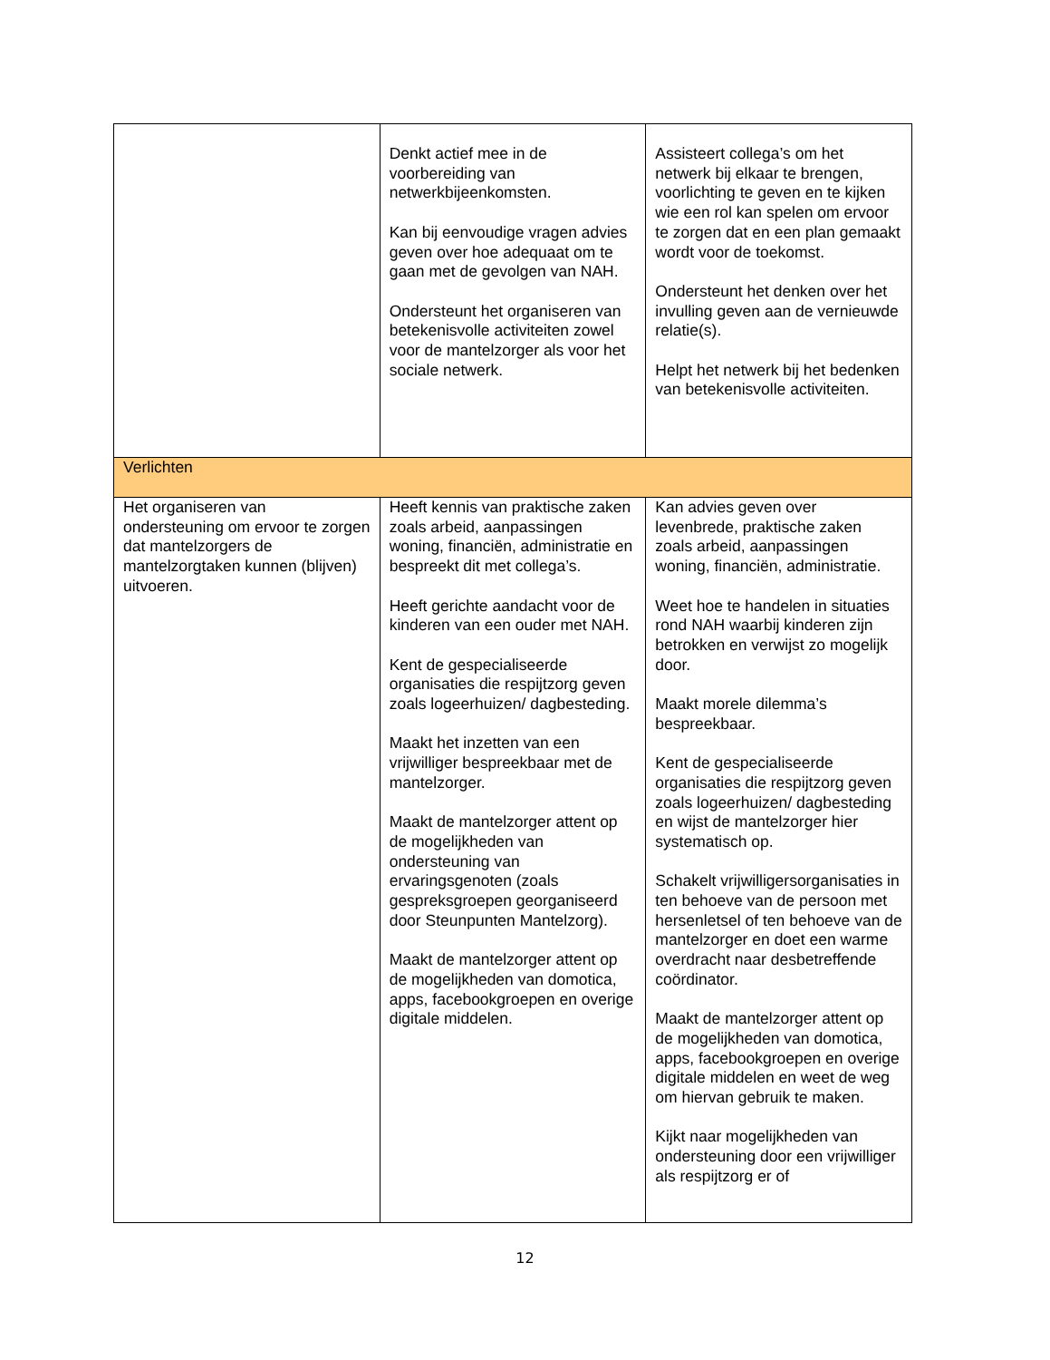| | Denkt actief mee in de voorbereiding van netwerkbijeenkomsten. Kan bij eenvoudige vragen advies geven over hoe adequaat om te gaan met de gevolgen van NAH. Ondersteunt het organiseren van betekenisvolle activiteiten zowel voor de mantelzorger als voor het sociale netwerk. | Assisteert collega’s om het netwerk bij elkaar te brengen, voorlichting te geven en te kijken wie een rol kan spelen om ervoor te zorgen dat en een plan gemaakt wordt voor de toekomst. Ondersteunt het denken over het invulling geven aan de vernieuwde relatie(s). Helpt het netwerk bij het bedenken van betekenisvolle activiteiten. |
| Verlichten | | |
| Het organiseren van ondersteuning om ervoor te zorgen dat mantelzorgers de mantelzorgtaken kunnen (blijven) uitvoeren. | Heeft kennis van praktische zaken zoals arbeid, aanpassingen woning, financiën, administratie en bespreekt dit met collega’s. Heeft gerichte aandacht voor de kinderen van een ouder met NAH. Kent de gespecialiseerde organisaties die respijtzorg geven zoals logeerhuizen/ dagbesteding. Maakt het inzetten van een vrijwilliger bespreekbaar met de mantelzorger. Maakt de mantelzorger attent op de mogelijkheden van ondersteuning van ervaringsgenoten (zoals gespreksgroepen georganiseerd door Steunpunten Mantelzorg). Maakt de mantelzorger attent op de mogelijkheden van domotica, apps, facebookgroepen en overige digitale middelen. | Kan advies geven over levenbrede, praktische zaken zoals arbeid, aanpassingen woning, financiën, administratie. Weet hoe te handelen in situaties rond NAH waarbij kinderen zijn betrokken en verwijst zo mogelijk door. Maakt morele dilemma’s bespreekbaar. Kent de gespecialiseerde organisaties die respijtzorg geven zoals logeerhuizen/ dagbesteding en wijst de mantelzorger hier systematisch op. Schakelt vrijwilligersorganisaties in ten behoeve van de persoon met hersenletsel of ten behoeve van de mantelzorger en doet een warme overdracht naar desbetreffende coördinator. Maakt de mantelzorger attent op de mogelijkheden van domotica, apps, facebookgroepen en overige digitale middelen en weet de weg om hiervan gebruik te maken. Kijkt naar mogelijkheden van ondersteuning door een vrijwilliger als respijtzorg er of |
12